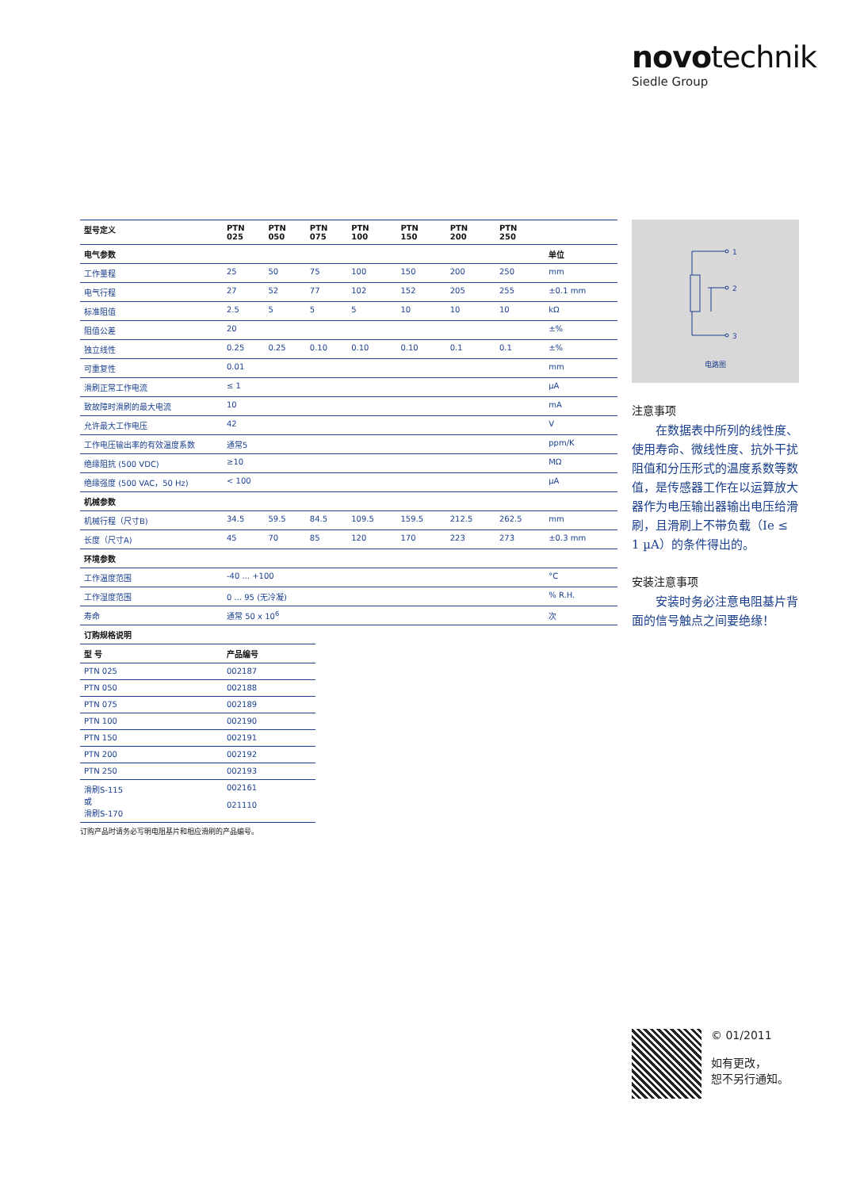novotechnik
Siedle Group
| 型号定义 | PTN 025 | PTN 050 | PTN 075 | PTN 100 | PTN 150 | PTN 200 | PTN 250 | |
| --- | --- | --- | --- | --- | --- | --- | --- | --- |
| 电气参数 | | | | | | | | 单位 |
| 工作量程 | 25 | 50 | 75 | 100 | 150 | 200 | 250 | mm |
| 电气行程 | 27 | 52 | 77 | 102 | 152 | 205 | 255 | ±0.1 mm |
| 标准阻值 | 2.5 | 5 | 5 | 5 | 10 | 10 | 10 | kΩ |
| 阻值公差 | 20 | | | | | | | ±% |
| 独立线性 | 0.25 | 0.25 | 0.10 | 0.10 | 0.10 | 0.1 | 0.1 | ±% |
| 可重复性 | 0.01 | | | | | | | mm |
| 滑刷正常工作电流 | ≤ 1 | | | | | | | µA |
| 致故障时滑刷的最大电流 | 10 | | | | | | | mA |
| 允许最大工作电压 | 42 | | | | | | | V |
| 工作电压输出率的有效温度系数 | 通常5 | | | | | | | ppm/K |
| 绝缘阻抗 (500 VDC) | ≥10 | | | | | | | MΩ |
| 绝缘强度 (500 VAC，50 Hz) | < 100 | | | | | | | µA |
| 机械参数 | | | | | | | | |
| 机械行程（尺寸B) | 34.5 | 59.5 | 84.5 | 109.5 | 159.5 | 212.5 | 262.5 | mm |
| 长度（尺寸A) | 45 | 70 | 85 | 120 | 170 | 223 | 273 | ±0.3 mm |
| 环境参数 | | | | | | | | |
| 工作温度范围 | -40 ... +100 | | | | | | | °C |
| 工作湿度范围 | 0 ... 95 (无冷凝) | | | | | | | % R.H. |
| 寿命 | 通常 50 x 10<sup>6</sup> | | | | | | | 次 |
| 订购规格说明 | |
| 型 号 | 产品编号 |
| PTN 025 | 002187 |
| PTN 050 | 002188 |
| PTN 075 | 002189 |
| PTN 100 | 002190 |
| PTN 150 | 002191 |
| PTN 200 | 002192 |
| PTN 250 | 002193 |
| 滑刷S-115 或 滑刷S-170 | 002161 021110 |
订购产品时请务必写明电阻基片和相应滑刷的产品编号。
1
2
3
电路图
注意事项
在数据表中所列的线性度、使用寿命、微线性度、抗外干扰阻值和分压形式的温度系数等数值，是传感器工作在以运算放大器作为电压输出器输出电压给滑刷，且滑刷上不带负载（Ie ≤ 1 µA）的条件得出的。
安装注意事项
安装时务必注意电阻基片背面的信号触点之间要绝缘！
© 01/2011
如有更改，
恕不另行通知。